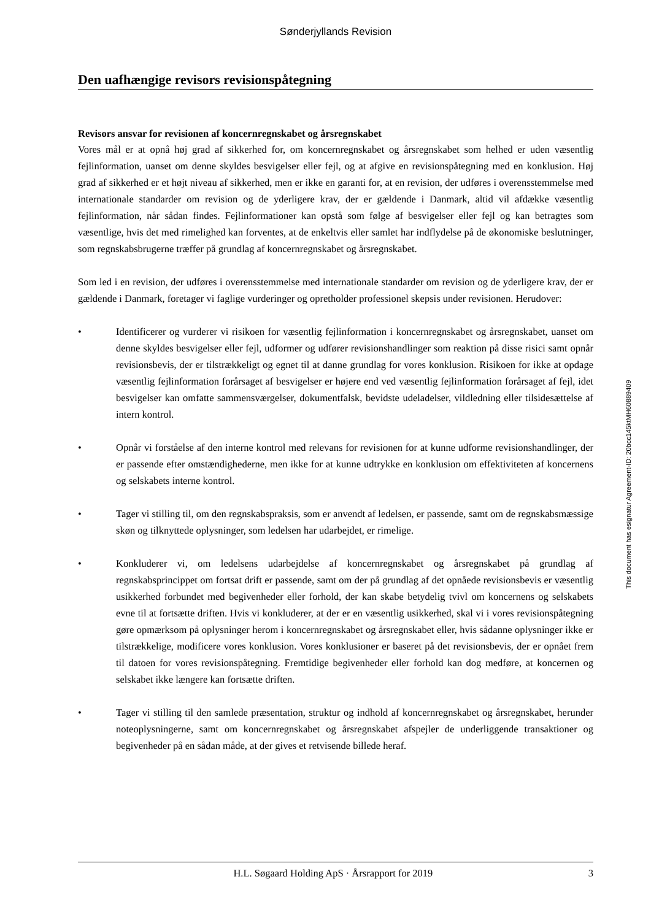Sønderjyllands Revision
Den uafhængige revisors revisionspåtegning
Revisors ansvar for revisionen af koncernregnskabet og årsregnskabet
Vores mål er at opnå høj grad af sikkerhed for, om koncernregnskabet og årsregnskabet som helhed er uden væsentlig fejlinformation, uanset om denne skyldes besvigelser eller fejl, og at afgive en revisionspåtegning med en konklusion. Høj grad af sikkerhed er et højt niveau af sikkerhed, men er ikke en garanti for, at en revision, der udføres i overensstemmelse med internationale standarder om revision og de yderligere krav, der er gældende i Danmark, altid vil afdække væsentlig fejlinformation, når sådan findes. Fejlinformationer kan opstå som følge af besvigelser eller fejl og kan betragtes som væsentlige, hvis det med rimelighed kan forventes, at de enkeltvis eller samlet har indflydelse på de økonomiske beslutninger, som regnskabsbrugerne træffer på grundlag af koncernregnskabet og årsregnskabet.
Som led i en revision, der udføres i overensstemmelse med internationale standarder om revision og de yderligere krav, der er gældende i Danmark, foretager vi faglige vurderinger og opretholder professionel skepsis under revisionen. Herudover:
• Identificerer og vurderer vi risikoen for væsentlig fejlinformation i koncernregnskabet og årsregnskabet, uanset om denne skyldes besvigelser eller fejl, udformer og udfører revisionshandlinger som reaktion på disse risici samt opnår revisionsbevis, der er tilstrækkeligt og egnet til at danne grundlag for vores konklusion. Risikoen for ikke at opdage væsentlig fejlinformation forårsaget af besvigelser er højere end ved væsentlig fejlinformation forårsaget af fejl, idet besvigelser kan omfatte sammensværgelser, dokumentfalsk, bevidste udeladelser, vildledning eller tilsidesættelse af intern kontrol.
• Opnår vi forståelse af den interne kontrol med relevans for revisionen for at kunne udforme revisionshandlinger, der er passende efter omstændighederne, men ikke for at kunne udtrykke en konklusion om effektiviteten af koncernens og selskabets interne kontrol.
• Tager vi stilling til, om den regnskabspraksis, som er anvendt af ledelsen, er passende, samt om de regnskabsmæssige skøn og tilknyttede oplysninger, som ledelsen har udarbejdet, er rimelige.
• Konkluderer vi, om ledelsens udarbejdelse af koncernregnskabet og årsregnskabet på grundlag af regnskabsprincippet om fortsat drift er passende, samt om der på grundlag af det opnåede revisionsbevis er væsentlig usikkerhed forbundet med begivenheder eller forhold, der kan skabe betydelig tvivl om koncernens og selskabets evne til at fortsætte driften. Hvis vi konkluderer, at der er en væsentlig usikkerhed, skal vi i vores revisionspåtegning gøre opmærksom på oplysninger herom i koncernregnskabet og årsregnskabet eller, hvis sådanne oplysninger ikke er tilstrækkelige, modificere vores konklusion. Vores konklusioner er baseret på det revisionsbevis, der er opnået frem til datoen for vores revisionspåtegning. Fremtidige begivenheder eller forhold kan dog medføre, at koncernen og selskabet ikke længere kan fortsætte driften.
• Tager vi stilling til den samlede præsentation, struktur og indhold af koncernregnskabet og årsregnskabet, herunder noteoplysningerne, samt om koncernregnskabet og årsregnskabet afspejler de underliggende transaktioner og begivenheder på en sådan måde, at der gives et retvisende billede heraf.
H.L. Søgaard Holding ApS · Årsrapport for 2019 3
This document has esignatur Agreement-ID: 20bcc145ktMH60889409